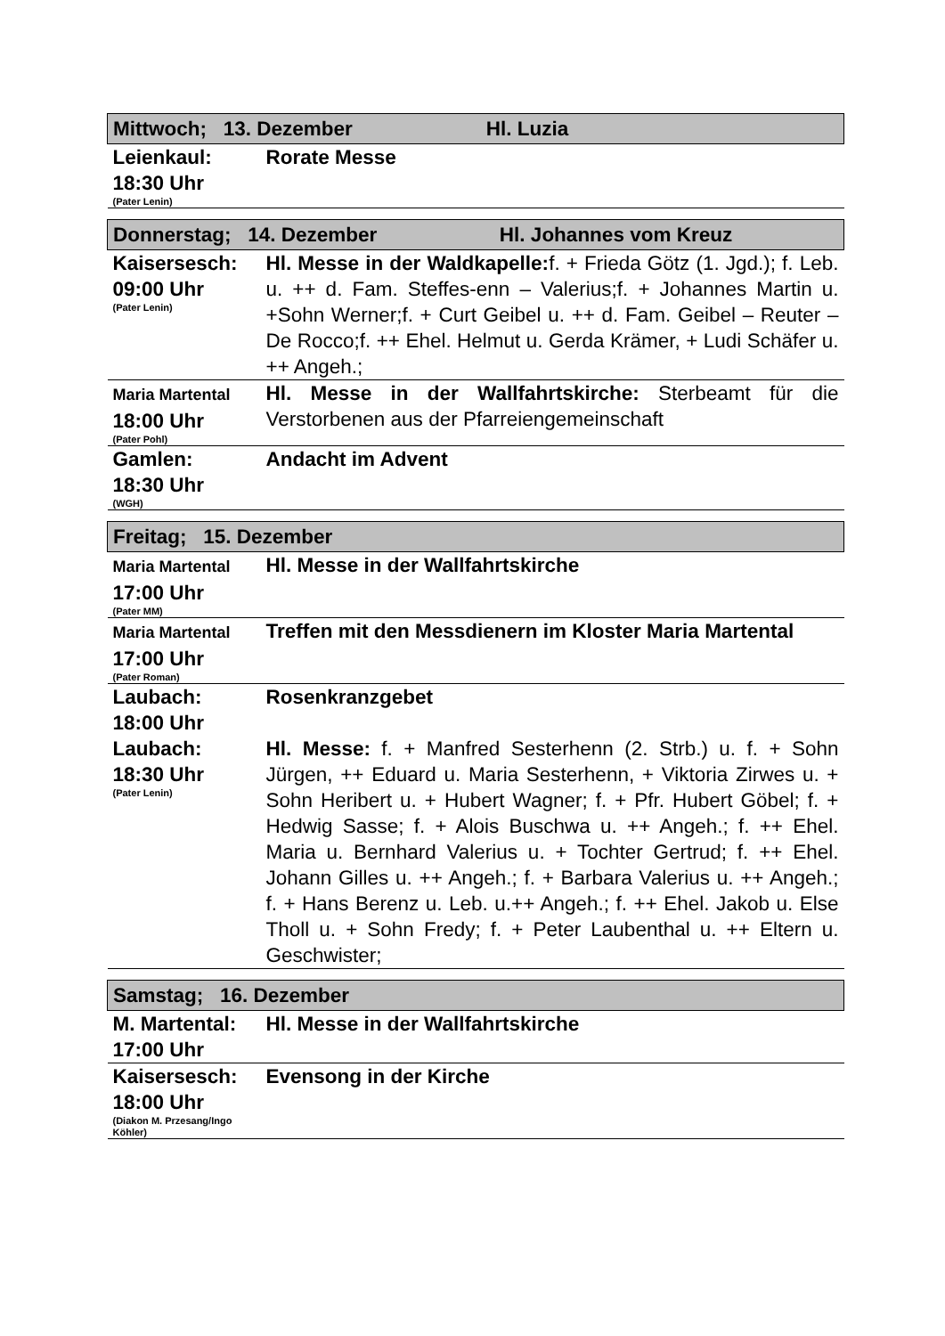| Mittwoch; 13. Dezember Hl. Luzia | |
| Leienkaul: 18:30 Uhr (Pater Lenin) | Rorate Messe |
| Donnerstag; 14. Dezember Hl. Johannes vom Kreuz | |
| Kaisersesch: 09:00 Uhr (Pater Lenin) | Hl. Messe in der Waldkapelle: f. + Frieda Götz (1. Jgd.); f. Leb. u. ++ d. Fam. Steffes-enn – Valerius;f. + Johannes Martin u. +Sohn Werner;f. + Curt Geibel u. ++ d. Fam. Geibel – Reuter – De Rocco;f. ++ Ehel. Helmut u. Gerda Krämer, + Ludi Schäfer u. ++ Angeh.; |
| Maria Martental 18:00 Uhr (Pater Pohl) | Hl. Messe in der Wallfahrtskirche: Sterbeamt für die Verstorbenen aus der Pfarreiengemeinschaft |
| Gamlen: 18:30 Uhr (WGH) | Andacht im Advent |
| Freitag; 15. Dezember | |
| Maria Martental 17:00 Uhr (Pater MM) | Hl. Messe in der Wallfahrtskirche |
| Maria Martental 17:00 Uhr (Pater Roman) | Treffen mit den Messdienern im Kloster Maria Martental |
| Laubach: 18:00 Uhr | Rosenkranzgebet |
| Laubach: 18:30 Uhr (Pater Lenin) | Hl. Messe: f. + Manfred Sesterhenn (2. Strb.) u. f. + Sohn Jürgen, ++ Eduard u. Maria Sesterhenn, + Viktoria Zirwes u. + Sohn Heribert u. + Hubert Wagner; f. + Pfr. Hubert Göbel; f. + Hedwig Sasse; f. + Alois Buschwa u. ++ Angeh.; f. ++ Ehel. Maria u. Bernhard Valerius u. + Tochter Gertrud; f. ++ Ehel. Johann Gilles u. ++ Angeh.; f. + Barbara Valerius u. ++ Angeh.; f. + Hans Berenz u. Leb. u.++ Angeh.; f. ++ Ehel. Jakob u. Else Tholl u. + Sohn Fredy; f. + Peter Laubenthal u. ++ Eltern u. Geschwister; |
| Samstag; 16. Dezember | |
| M. Martental: 17:00 Uhr | Hl. Messe in der Wallfahrtskirche |
| Kaisersesch: 18:00 Uhr (Diakon M. Przesang/Ingo Köhler) | Evensong in der Kirche |